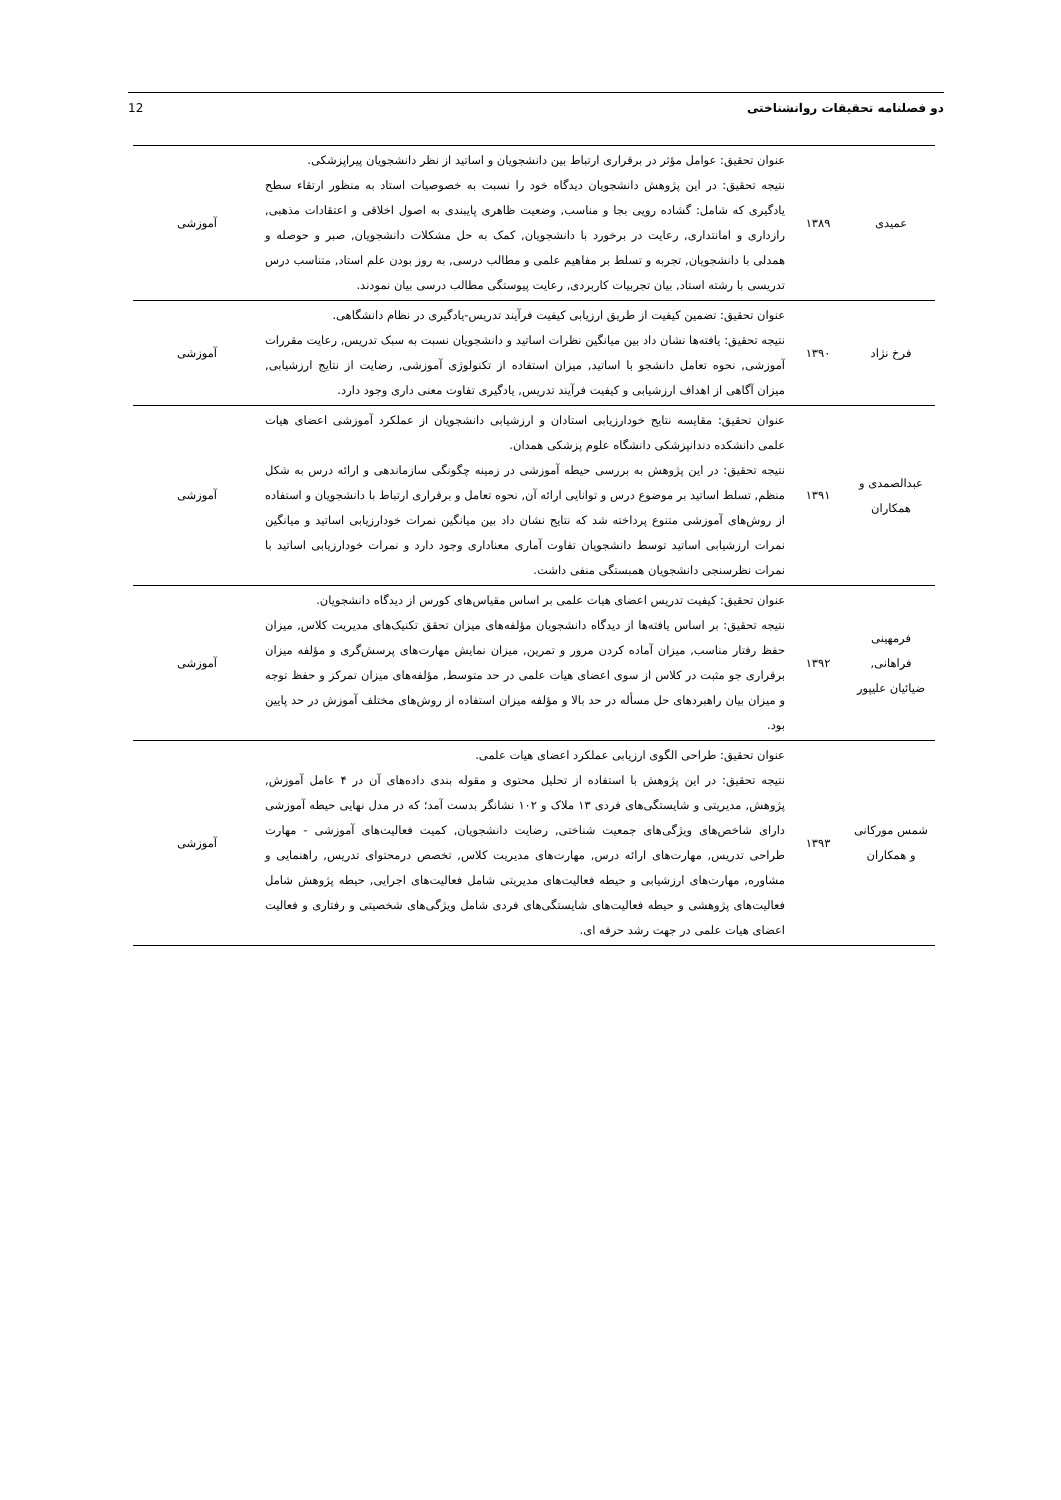12 دو فصلنامه تحقیقات روانشناختی
| عمیدی | ۱۳۸۹ | عنوان تحقیق: عوامل مؤثر در برقراری ارتباط بین دانشجویان و اساتید از نظر دانشجویان پیراپزشکی. نتیجه تحقیق: در این پژوهش دانشجویان دیدگاه خود را نسبت به خصوصیات استاد به منظور ارتقاء سطح یادگیری که شامل: گشاده رویی بجا و مناسب, وضعیت ظاهری پایبندی به اصول اخلاقی و اعتقادات مذهبی, رازداری و امانتداری, رعایت در برخورد با دانشجویان, کمک به حل مشکلات دانشجویان, صبر و حوصله و همدلی با دانشجویان, تجربه و تسلط بر مفاهیم علمی و مطالب درسی, به روز بودن علم استاد, متناسب درس تدریسی با رشته استاد, بیان تجربیات کاربردی, رعایت پیوستگی مطالب درسی بیان نمودند. | آموزشی |
| فرخ نژاد | ۱۳۹۰ | عنوان تحقیق: تضمین کیفیت از طریق ارزیابی کیفیت فرآیند تدریس-یادگیری در نظام دانشگاهی. نتیجه تحقیق: یافته‌ها نشان داد بین میانگین نظرات اساتید و دانشجویان نسبت به سبک تدریس, رعایت مقررات آموزشی, نحوه تعامل دانشجو با اساتید, میزان استفاده از تکنولوژی آموزشی, رضایت از نتایج ارزشیابی, میزان آگاهی از اهداف ارزشیابی و کیفیت فرآیند تدریس, یادگیری تفاوت معنی داری وجود دارد. | آموزشی |
| عبدالصمدی و همکاران | ۱۳۹۱ | عنوان تحقیق: مقایسه نتایج خودارزیابی استادان و ارزشیابی دانشجویان از عملکرد آموزشی اعضای هیات علمی دانشکده دندانپزشکی دانشگاه علوم پزشکی همدان. نتیجه تحقیق: در این پژوهش به بررسی حیطه آموزشی در زمینه چگونگی سازماندهی و ارائه درس به شکل منظم, تسلط اساتید بر موضوع درس و توانایی ارائه آن, نحوه تعامل و برقراری ارتباط با دانشجویان و استفاده از روش‌های آموزشی متنوع پرداخته شد که نتایج نشان داد بین میانگین نمرات خودارزیابی اساتید و میانگین نمرات ارزشیابی اساتید توسط دانشجویان تفاوت آماری معناداری وجود دارد و نمرات خودارزیابی اساتید با نمرات نظرسنجی دانشجویان همبستگی منفی داشت. | آموزشی |
| فرمهینی فراهانی, ضیائیان علیپور | ۱۳۹۲ | عنوان تحقیق: کیفیت تدریس اعضای هیات علمی بر اساس مقیاس‌های کورس از دیدگاه دانشجویان. نتیجه تحقیق: بر اساس یافته‌ها از دیدگاه دانشجویان مؤلفه‌های میزان تحقق تکنیک‌های مدیریت کلاس, میزان حفظ رفتار مناسب, میزان آماده کردن مرور و تمرین, میزان نمایش مهارت‌های پرسش‌گری و مؤلفه میزان برقراری جو مثبت در کلاس از سوی اعضای هیات علمی در حد متوسط, مؤلفه‌های میزان تمرکز و حفظ توجه و میزان بیان راهبردهای حل مسأله در حد بالا و مؤلفه میزان استفاده از روش‌های مختلف آموزش در حد پایین بود. | آموزشی |
| شمس مورکانی و همکاران | ۱۳۹۳ | عنوان تحقیق: طراحی الگوی ارزیابی عملکرد اعضای هیات علمی. نتیجه تحقیق: در این پژوهش با استفاده از تحلیل محتوی و مقوله بندی داده‌های آن در ۴ عامل آموزش, پژوهش, مدیریتی و شایستگی‌های فردی ۱۳ ملاک و ۱۰۲ نشانگر بدست آمد؛ که در مدل نهایی حیطه آموزشی دارای شاخص‌های ویژگی‌های جمعیت شناختی, رضایت دانشجویان, کمیت فعالیت‌های آموزشی - مهارت طراحی تدریس, مهارت‌های ارائه درس, مهارت‌های مدیریت کلاس, تخصص درمحتوای تدریس, راهنمایی و مشاوره, مهارت‌های ارزشیابی و حیطه فعالیت‌های مدیریتی شامل فعالیت‌های اجرایی, حیطه پژوهش شامل فعالیت‌های پژوهشی و حیطه فعالیت‌های شایستگی‌های فردی شامل ویژگی‌های شخصیتی و رفتاری و فعالیت اعضای هیات علمی در جهت رشد حرفه ای. | آموزشی |